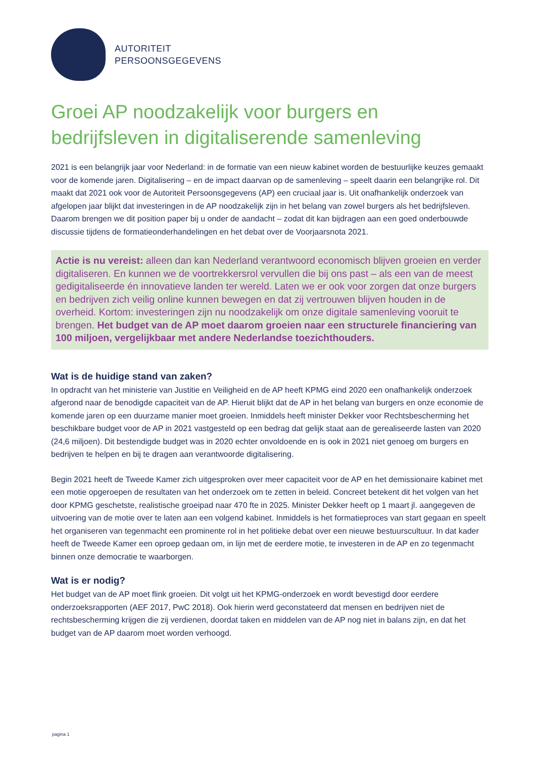AUTORITEIT
PERSOONSGEGEVENS
Groei AP noodzakelijk voor burgers en bedrijfsleven in digitaliserende samenleving
2021 is een belangrijk jaar voor Nederland: in de formatie van een nieuw kabinet worden de bestuurlijke keuzes gemaakt voor de komende jaren. Digitalisering – en de impact daarvan op de samenleving – speelt daarin een belangrijke rol. Dit maakt dat 2021 ook voor de Autoriteit Persoonsgegevens (AP) een cruciaal jaar is. Uit onafhankelijk onderzoek van afgelopen jaar blijkt dat investeringen in de AP noodzakelijk zijn in het belang van zowel burgers als het bedrijfsleven. Daarom brengen we dit position paper bij u onder de aandacht – zodat dit kan bijdragen aan een goed onderbouwde discussie tijdens de formatieonderhandelingen en het debat over de Voorjaarsnota 2021.
Actie is nu vereist: alleen dan kan Nederland verantwoord economisch blijven groeien en verder digitaliseren. En kunnen we de voortrekkersrol vervullen die bij ons past – als een van de meest gedigitaliseerde én innovatieve landen ter wereld. Laten we er ook voor zorgen dat onze burgers en bedrijven zich veilig online kunnen bewegen en dat zij vertrouwen blijven houden in de overheid. Kortom: investeringen zijn nu noodzakelijk om onze digitale samenleving vooruit te brengen. Het budget van de AP moet daarom groeien naar een structurele financiering van 100 miljoen, vergelijkbaar met andere Nederlandse toezichthouders.
Wat is de huidige stand van zaken?
In opdracht van het ministerie van Justitie en Veiligheid en de AP heeft KPMG eind 2020 een onafhankelijk onderzoek afgerond naar de benodigde capaciteit van de AP. Hieruit blijkt dat de AP in het belang van burgers en onze economie de komende jaren op een duurzame manier moet groeien. Inmiddels heeft minister Dekker voor Rechtsbescherming het beschikbare budget voor de AP in 2021 vastgesteld op een bedrag dat gelijk staat aan de gerealiseerde lasten van 2020 (24,6 miljoen). Dit bestendigde budget was in 2020 echter onvoldoende en is ook in 2021 niet genoeg om burgers en bedrijven te helpen en bij te dragen aan verantwoorde digitalisering.
Begin 2021 heeft de Tweede Kamer zich uitgesproken over meer capaciteit voor de AP en het demissionaire kabinet met een motie opgeroepen de resultaten van het onderzoek om te zetten in beleid. Concreet betekent dit het volgen van het door KPMG geschetste, realistische groeipad naar 470 fte in 2025. Minister Dekker heeft op 1 maart jl. aangegeven de uitvoering van de motie over te laten aan een volgend kabinet. Inmiddels is het formatieproces van start gegaan en speelt het organiseren van tegenmacht een prominente rol in het politieke debat over een nieuwe bestuurscultuur. In dat kader heeft de Tweede Kamer een oproep gedaan om, in lijn met de eerdere motie, te investeren in de AP en zo tegenmacht binnen onze democratie te waarborgen.
Wat is er nodig?
Het budget van de AP moet flink groeien. Dit volgt uit het KPMG-onderzoek en wordt bevestigd door eerdere onderzoeksrapporten (AEF 2017, PwC 2018). Ook hierin werd geconstateerd dat mensen en bedrijven niet de rechtsbescherming krijgen die zij verdienen, doordat taken en middelen van de AP nog niet in balans zijn, en dat het budget van de AP daarom moet worden verhoogd.
pagina 1